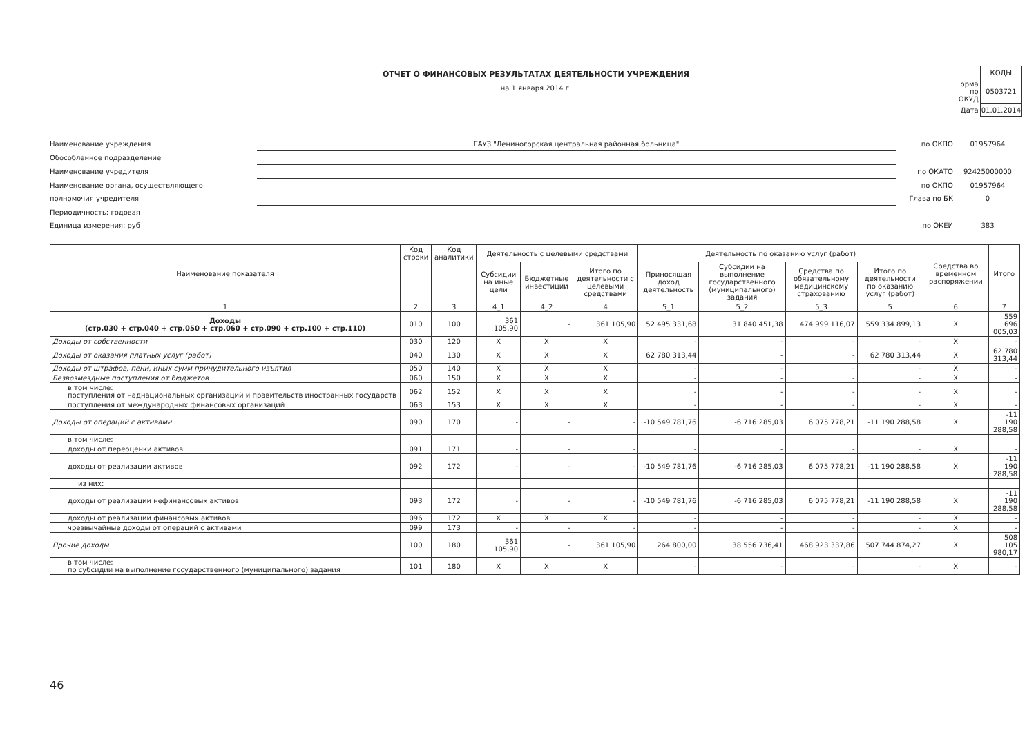ОТЧЕТ О ФИНАНСОВЫХ РЕЗУЛЬТАТАХ ДЕЯТЕЛЬНОСТИ УЧРЕЖДЕНИЯ
на 1 января 2014 г.
| | КОДЫ |
| орма по ОКУД | 0503721 |
| Дата | 01.01.2014 |
Наименование учреждения ГАУЗ "Лениногорская центральная районная больница"
по ОКПО 01957964
Обособленное подразделение
Наименование учредителя по ОКАТО 92425000000
Наименование органа, осуществляющего по ОКПО 01957964
полномочия учредителя Глава по БК 0
Периодичность: годовая
Единица измерения: руб по ОКЕИ 383
| Наименование показателя | Код строки | Код аналитики | Деятельность с целевыми средствами | | | Деятельность по оказанию услуг (работ) | | | | Средства во временном распоряжении | Итого |
| --- | --- | --- | --- | --- | --- | --- | --- | --- | --- | --- | --- |
| | | | Субсидии на иные цели | Бюджетные инвестиции | Итого по деятельности с целевыми средствами | Приносящая доход деятельность | Субсидии на выполнение государственного (муниципального) задания | Средства по обязательному медицинскому страхованию | Итого по деятельности по оказанию услуг (работ) | | |
| 1 | 2 | 3 | 4_1 | 4_2 | 4 | 5_1 | 5_2 | 5_3 | 5 | 6 | 7 |
| Доходы (стр.030 + стр.040 + стр.050 + стр.060 + стр.090 + стр.100 + стр.110) | 010 | 100 | 361 105,90 | - | 361 105,90 | 52 495 331,68 | 31 840 451,38 | 474 999 116,07 | 559 334 899,13 | X | 559 696 005,03 |
| Доходы от собственности | 030 | 120 | X | X | X | - | - | - | - | X | - |
| Доходы от оказания платных услуг (работ) | 040 | 130 | X | X | X | 62 780 313,44 | - | - | 62 780 313,44 | X | 62 780 313,44 |
| Доходы от штрафов, пени, иных сумм принудительного изъятия | 050 | 140 | X | X | X | - | - | - | - | X | - |
| Безвозмездные поступления от бюджетов | 060 | 150 | X | X | X | - | - | - | - | X | - |
| в том числе: поступления от наднациональных организаций и правительств иностранных государств | 062 | 152 | X | X | X | - | - | - | - | X | - |
| поступления от международных финансовых организаций | 063 | 153 | X | X | X | - | - | - | - | X | - |
| Доходы от операций с активами | 090 | 170 | - | - | - | -10 549 781,76 | -6 716 285,03 | 6 075 778,21 | -11 190 288,58 | X | -11 190 288,58 |
| в том числе: | | | | | | | | | | | |
| доходы от переоценки активов | 091 | 171 | - | - | - | - | - | - | - | X | - |
| доходы от реализации активов | 092 | 172 | - | - | - | -10 549 781,76 | -6 716 285,03 | 6 075 778,21 | -11 190 288,58 | X | -11 190 288,58 |
| из них: | | | | | | | | | | | |
| доходы от реализации нефинансовых активов | 093 | 172 | - | - | - | -10 549 781,76 | -6 716 285,03 | 6 075 778,21 | -11 190 288,58 | X | -11 190 288,58 |
| доходы от реализации финансовых активов | 096 | 172 | X | X | X | - | - | - | - | X | - |
| чрезвычайные доходы от операций с активами | 099 | 173 | - | - | - | - | - | - | - | X | - |
| Прочие доходы | 100 | 180 | 361 105,90 | - | 361 105,90 | 264 800,00 | 38 556 736,41 | 468 923 337,86 | 507 744 874,27 | X | 508 105 980,17 |
| в том числе: по субсидии на выполнение государственного (муниципального) задания | 101 | 180 | X | X | X | - | - | - | - | X | - |
46